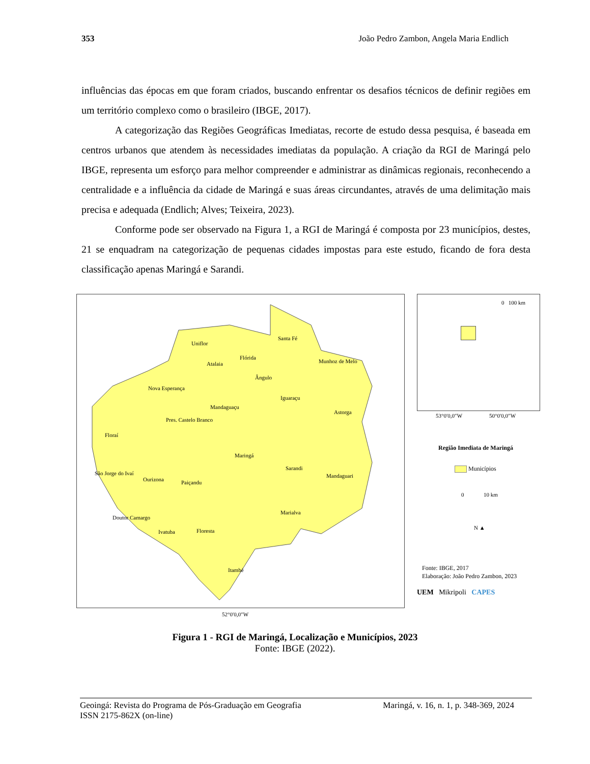353 João Pedro Zambon, Angela Maria Endlich
influências das épocas em que foram criados, buscando enfrentar os desafios técnicos de definir regiões em um território complexo como o brasileiro (IBGE, 2017).
A categorização das Regiões Geográficas Imediatas, recorte de estudo dessa pesquisa, é baseada em centros urbanos que atendem às necessidades imediatas da população. A criação da RGI de Maringá pelo IBGE, representa um esforço para melhor compreender e administrar as dinâmicas regionais, reconhecendo a centralidade e a influência da cidade de Maringá e suas áreas circundantes, através de uma delimitação mais precisa e adequada (Endlich; Alves; Teixeira, 2023).
Conforme pode ser observado na Figura 1, a RGI de Maringá é composta por 23 municípios, destes, 21 se enquadram na categorização de pequenas cidades impostas para este estudo, ficando de fora desta classificação apenas Maringá e Sarandi.
Uniflor
Santa Fé
Flórida
Atalaia Munhoz de Melo
Ângulo
Nova Esperança
Iguaraçu
Mandaguaçu
Astorga
Pres. Castelo Branco
Floraí
Maringá
Sarandi
São Jorge do Ivaí Mandaguari
Ourizona Paiçandu
Marialva
Doutor Camargo
Ivatuba Floresta
Itambé
52°0′0,0″W
0 100 km
53°0′0,0″W 50°0′0,0″W
Região Imediata de Maringá
Municípios
0 10 km
N ▲
Fonte: IBGE, 2017
Elaboração: João Pedro Zambon, 2023
UEM Mikripoli CAPES
Figura 1 - RGI de Maringá, Localização e Municípios, 2023
Fonte: IBGE (2022).
Geoingá: Revista do Programa de Pós-Graduação em Geografia Maringá, v. 16, n. 1, p. 348-369, 2024
ISSN 2175-862X (on-line)